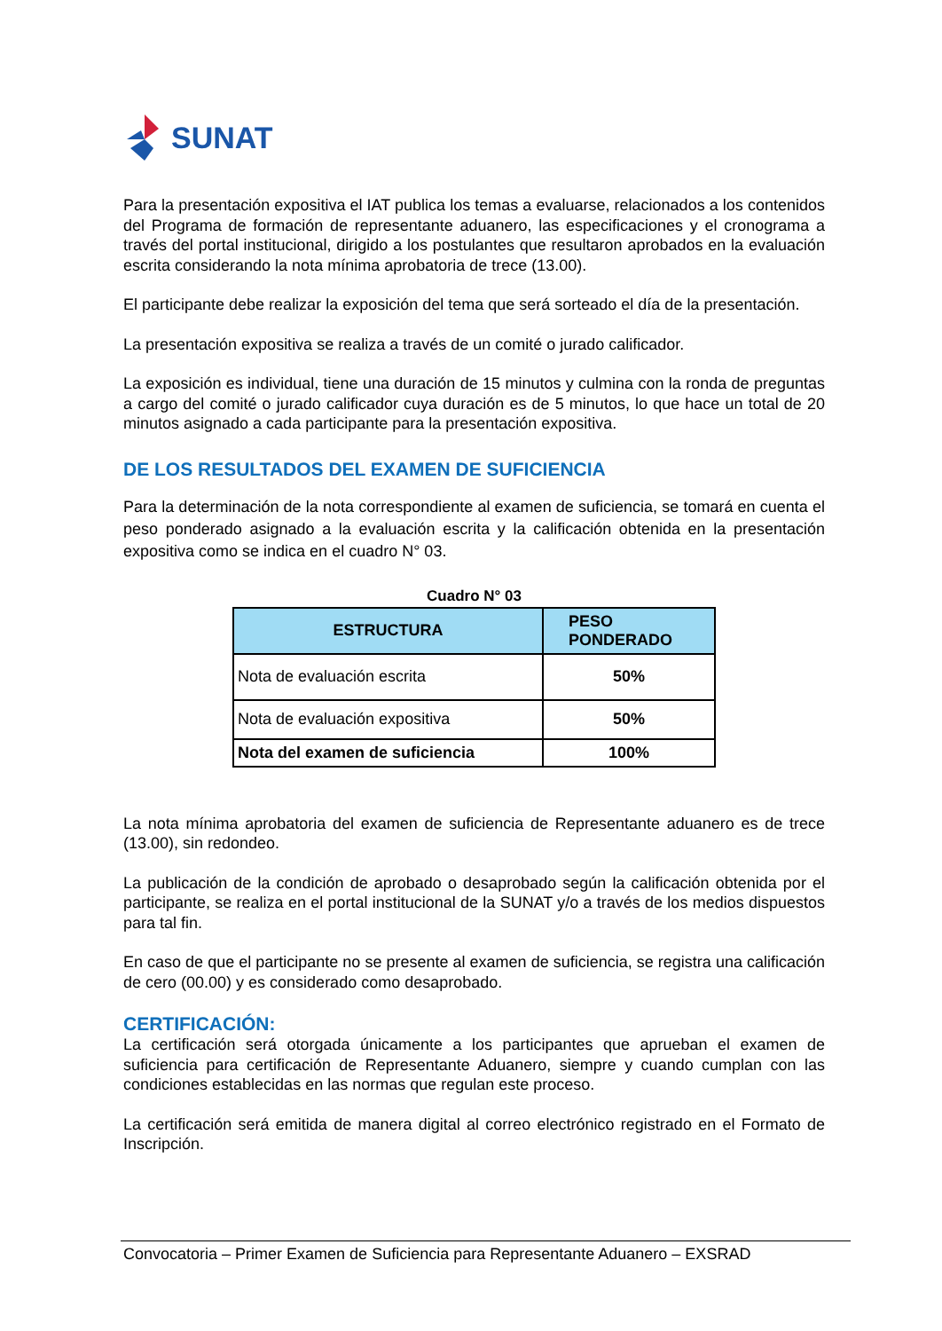SUNAT
Para la presentación expositiva el IAT publica los temas a evaluarse, relacionados a los contenidos del Programa de formación de representante aduanero, las especificaciones y el cronograma a través del portal institucional, dirigido a los postulantes que resultaron aprobados en la evaluación escrita considerando la nota mínima aprobatoria de trece (13.00).
El participante debe realizar la exposición del tema que será sorteado el día de la presentación.
La presentación expositiva se realiza a través de un comité o jurado calificador.
La exposición es individual, tiene una duración de 15 minutos y culmina con la ronda de preguntas a cargo del comité o jurado calificador cuya duración es de 5 minutos, lo que hace un total de 20 minutos asignado a cada participante para la presentación expositiva.
DE LOS RESULTADOS DEL EXAMEN DE SUFICIENCIA
Para la determinación de la nota correspondiente al examen de suficiencia, se tomará en cuenta el peso ponderado asignado a la evaluación escrita y la calificación obtenida en la presentación expositiva como se indica en el cuadro N° 03.
Cuadro N° 03
| ESTRUCTURA | PESO PONDERADO |
| --- | --- |
| Nota de evaluación escrita | 50% |
| Nota de evaluación expositiva | 50% |
| Nota del examen de suficiencia | 100% |
La nota mínima aprobatoria del examen de suficiencia de Representante aduanero es de trece (13.00), sin redondeo.
La publicación de la condición de aprobado o desaprobado según la calificación obtenida por el participante, se realiza en el portal institucional de la SUNAT y/o a través de los medios dispuestos para tal fin.
En caso de que el participante no se presente al examen de suficiencia, se registra una calificación de cero (00.00) y es considerado como desaprobado.
CERTIFICACIÓN:
La certificación será otorgada únicamente a los participantes que aprueban el examen de suficiencia para certificación de Representante Aduanero, siempre y cuando cumplan con las condiciones establecidas en las normas que regulan este proceso.
La certificación será emitida de manera digital al correo electrónico registrado en el Formato de Inscripción.
Convocatoria – Primer Examen de Suficiencia para Representante Aduanero – EXSRAD